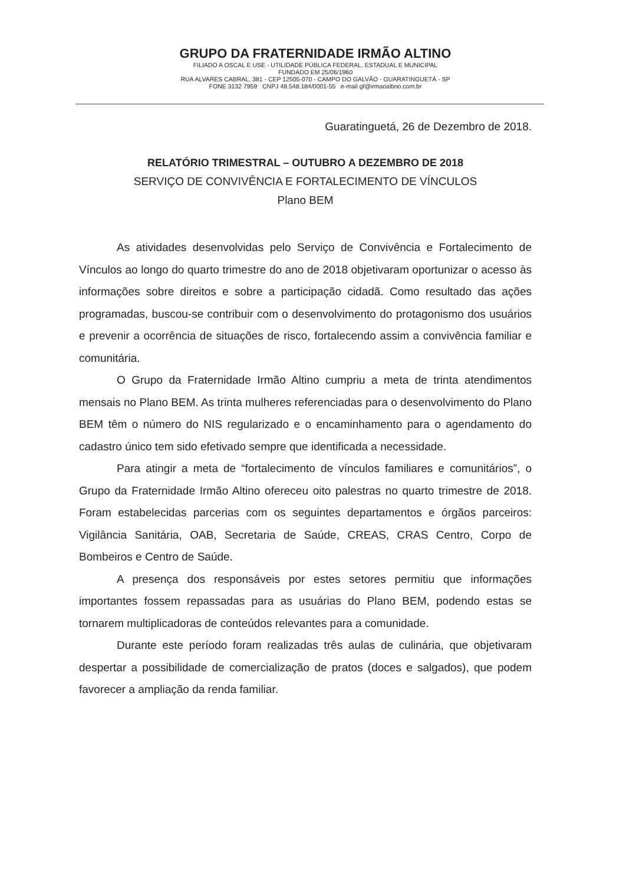GRUPO DA FRATERNIDADE IRMÃO ALTINO
FILIADO A OSCAL E USE - UTILIDADE PÚBLICA FEDERAL, ESTADUAL E MUNICIPAL
FUNDADO EM 25/06/1960
RUA ALVARES CABRAL, 381 - CEP 12505-070 - CAMPO DO GALVÃO - GUARATINGUETÁ - SP
FONE 3132 7959 CNPJ 48.548.184/0001-55 e-mail gf@irmaoaltino.com.br
Guaratinguetá, 26 de Dezembro de 2018.
RELATÓRIO TRIMESTRAL – OUTUBRO A DEZEMBRO DE 2018
SERVIÇO DE CONVIVÊNCIA E FORTALECIMENTO DE VÍNCULOS
Plano BEM
As atividades desenvolvidas pelo Serviço de Convivência e Fortalecimento de Vínculos ao longo do quarto trimestre do ano de 2018 objetivaram oportunizar o acesso às informações sobre direitos e sobre a participação cidadã. Como resultado das ações programadas, buscou-se contribuir com o desenvolvimento do protagonismo dos usuários e prevenir a ocorrência de situações de risco, fortalecendo assim a convivência familiar e comunitária.
O Grupo da Fraternidade Irmão Altino cumpriu a meta de trinta atendimentos mensais no Plano BEM. As trinta mulheres referenciadas para o desenvolvimento do Plano BEM têm o número do NIS regularizado e o encaminhamento para o agendamento do cadastro único tem sido efetivado sempre que identificada a necessidade.
Para atingir a meta de “fortalecimento de vínculos familiares e comunitários”, o Grupo da Fraternidade Irmão Altino ofereceu oito palestras no quarto trimestre de 2018. Foram estabelecidas parcerias com os seguintes departamentos e órgãos parceiros: Vigilância Sanitária, OAB, Secretaria de Saúde, CREAS, CRAS Centro, Corpo de Bombeiros e Centro de Saúde.
A presença dos responsáveis por estes setores permitiu que informações importantes fossem repassadas para as usuárias do Plano BEM, podendo estas se tornarem multiplicadoras de conteúdos relevantes para a comunidade.
Durante este período foram realizadas três aulas de culinária, que objetivaram despertar a possibilidade de comercialização de pratos (doces e salgados), que podem favorecer a ampliação da renda familiar.